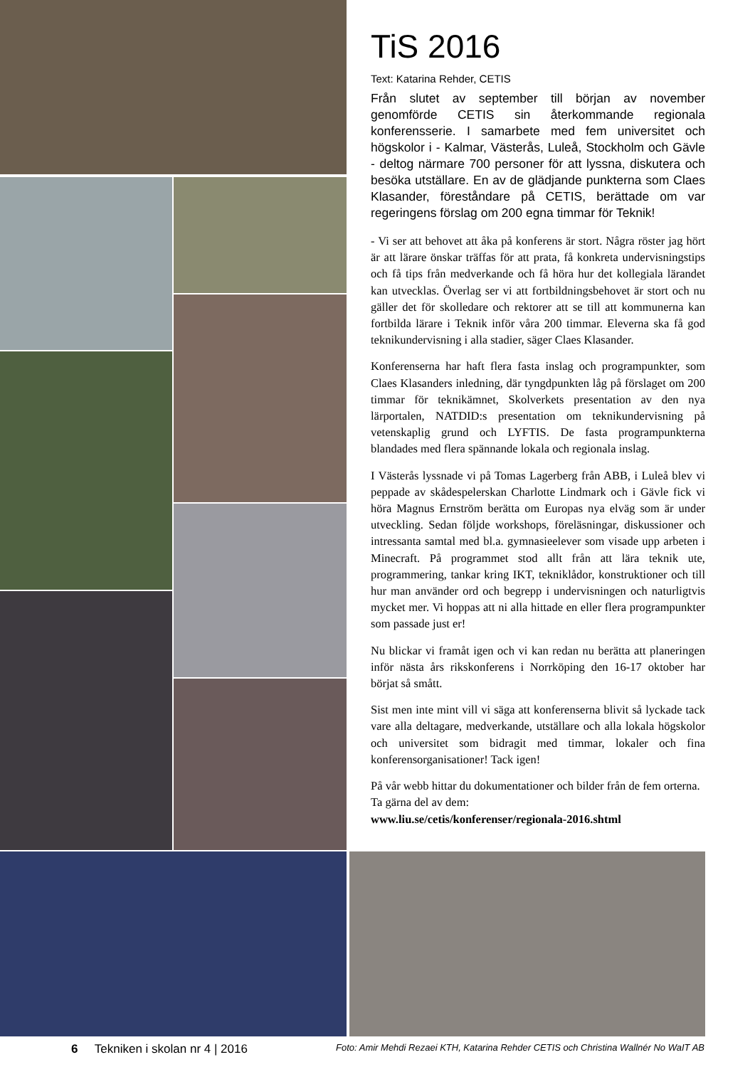TiS 2016
Text: Katarina Rehder, CETIS
Från slutet av september till början av november genomförde CETIS sin återkommande regionala konferensserie. I samarbete med fem universitet och högskolor i - Kalmar, Västerås, Luleå, Stockholm och Gävle - deltog närmare 700 personer för att lyssna, diskutera och besöka utställare. En av de glädjande punkterna som Claes Klasander, föreståndare på CETIS, berättade om var regeringens förslag om 200 egna timmar för Teknik!
- Vi ser att behovet att åka på konferens är stort. Några röster jag hört är att lärare önskar träffas för att prata, få konkreta undervisningstips och få tips från medverkande och få höra hur det kollegiala lärandet kan utvecklas. Överlag ser vi att fortbildningsbehovet är stort och nu gäller det för skolledare och rektorer att se till att kommunerna kan fortbilda lärare i Teknik inför våra 200 timmar. Eleverna ska få god teknikundervisning i alla stadier, säger Claes Klasander.
Konferenserna har haft flera fasta inslag och programpunkter, som Claes Klasanders inledning, där tyngdpunkten låg på förslaget om 200 timmar för teknikämnet, Skolverkets presentation av den nya lärportalen, NATDID:s presentation om teknikundervisning på vetenskaplig grund och LYFTIS. De fasta programpunkterna blandades med flera spännande lokala och regionala inslag.
I Västerås lyssnade vi på Tomas Lagerberg från ABB, i Luleå blev vi peppade av skådespelerskan Charlotte Lindmark och i Gävle fick vi höra Magnus Ernström berätta om Europas nya elväg som är under utveckling. Sedan följde workshops, föreläsningar, diskussioner och intressanta samtal med bl.a. gymnasieelever som visade upp arbeten i Minecraft. På programmet stod allt från att lära teknik ute, programmering, tankar kring IKT, teknik­lådor, konstruktioner och till hur man använder ord och begrepp i undervisningen och naturligtvis mycket mer. Vi hoppas att ni alla hittade en eller flera programpunkter som passade just er!
Nu blickar vi framåt igen och vi kan redan nu berätta att planeringen inför nästa års rikskonferens i Norrköping den 16-17 oktober har börjat så smått.
Sist men inte mint vill vi säga att konferenserna blivit så lyckade tack vare alla deltagare, medverkande, utställare och alla lokala högskolor och universitet som bidragit med timmar, lokaler och fina konferensorganisationer! Tack igen!
På vår webb hittar du dokumentationer och bilder från de fem orterna. Ta gärna del av dem:
www.liu.se/cetis/konferenser/regionala-2016.shtml
6 Tekniken i skolan nr 4 | 2016 Foto: Amir Mehdi Rezaei KTH, Katarina Rehder CETIS och Christina Wallnér No WaIT AB